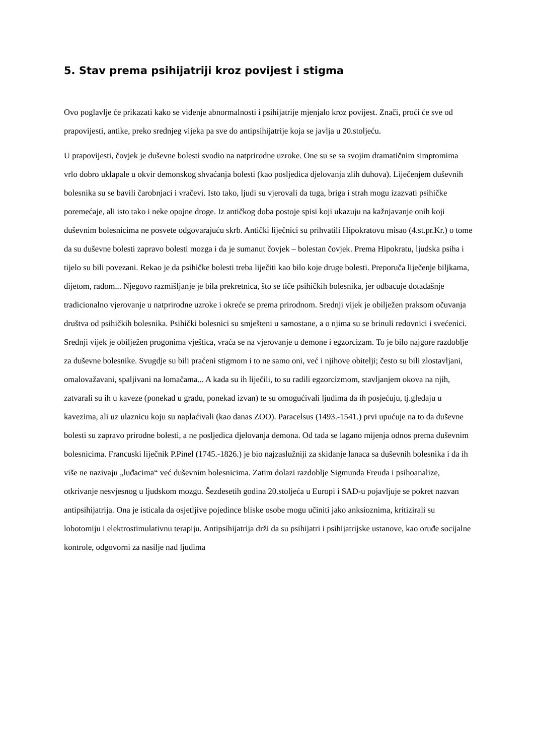5. Stav prema psihijatriji kroz povijest i stigma
Ovo poglavlje će prikazati kako se viđenje abnormalnosti i psihijatrije mjenjalo kroz povijest. Znači, proći će sve od prapovijesti, antike, preko srednjeg vijeka pa sve do antipsihijatrije koja se javlja u 20.stoljeću.
U prapovijesti, čovjek je duševne bolesti svodio na natprirodne uzroke. One su se sa svojim dramatičnim simptomima vrlo dobro uklapale u okvir demonskog shvaćanja bolesti (kao posljedica djelovanja zlih duhova). Liječenjem duševnih bolesnika su se bavili čarobnjaci i vračevi. Isto tako, ljudi su vjerovali da tuga, briga i strah mogu izazvati psihičke poremećaje, ali isto tako i neke opojne droge. Iz antičkog doba postoje spisi koji ukazuju na kažnjavanje onih koji duševnim bolesnicima ne posvete odgovarajuću skrb. Antički liječnici su prihvatili Hipokratovu misao (4.st.pr.Kr.) o tome da su duševne bolesti zapravo bolesti mozga i da je sumanut čovjek – bolestan čovjek. Prema Hipokratu, ljudska psiha i tijelo su bili povezani. Rekao je da psihičke bolesti treba liječiti kao bilo koje druge bolesti. Preporuča liječenje biljkama, dijetom, radom... Njegovo razmišljanje je bila prekretnica, što se tiče psihičkih bolesnika, jer odbacuje dotadašnje tradicionalno vjerovanje u natprirodne uzroke i okreće se prema prirodnom. Srednji vijek je obilježen praksom očuvanja društva od psihičkih bolesnika. Psihički bolesnici su smješteni u samostane, a o njima su se brinuli redovnici i svećenici. Srednji vijek je obilježen progonima vještica, vraća se na vjerovanje u demone i egzorcizam. To je bilo najgore razdoblje za duševne bolesnike. Svugdje su bili praćeni stigmom i to ne samo oni, već i njihove obitelji; često su bili zlostavljani, omalovažavani, spaljivani na lomačama... A kada su ih liječili, to su radili egzorcizmom, stavljanjem okova na njih, zatvarali su ih u kaveze (ponekad u gradu, ponekad izvan) te su omogućivali ljudima da ih posjećuju, tj.gledaju u kavezima, ali uz ulaznicu koju su naplaćivali (kao danas ZOO). Paracelsus (1493.-1541.) prvi upućuje na to da duševne bolesti su zapravo prirodne bolesti, a ne posljedica djelovanja demona. Od tada se lagano mijenja odnos prema duševnim bolesnicima. Francuski liječnik P.Pinel (1745.-1826.) je bio najzaslužniji za skidanje lanaca sa duševnih bolesnika i da ih više ne nazivaju „luđacima“ već duševnim bolesnicima. Zatim dolazi razdoblje Sigmunda Freuda i psihoanalize, otkrivanje nesvjesnog u ljudskom mozgu. Šezdesetih godina 20.stoljeća u Europi i SAD-u pojavljuje se pokret nazvan antipsihijatrija. Ona je isticala da osjetljive pojedince bliske osobe mogu učiniti jako anksioznima, kritizirali su lobotomiju i elektrostimulativnu terapiju. Antipsihijatrija drži da su psihijatri i psihijatrijske ustanove, kao oruđe socijalne kontrole, odgovorni za nasilje nad ljudima